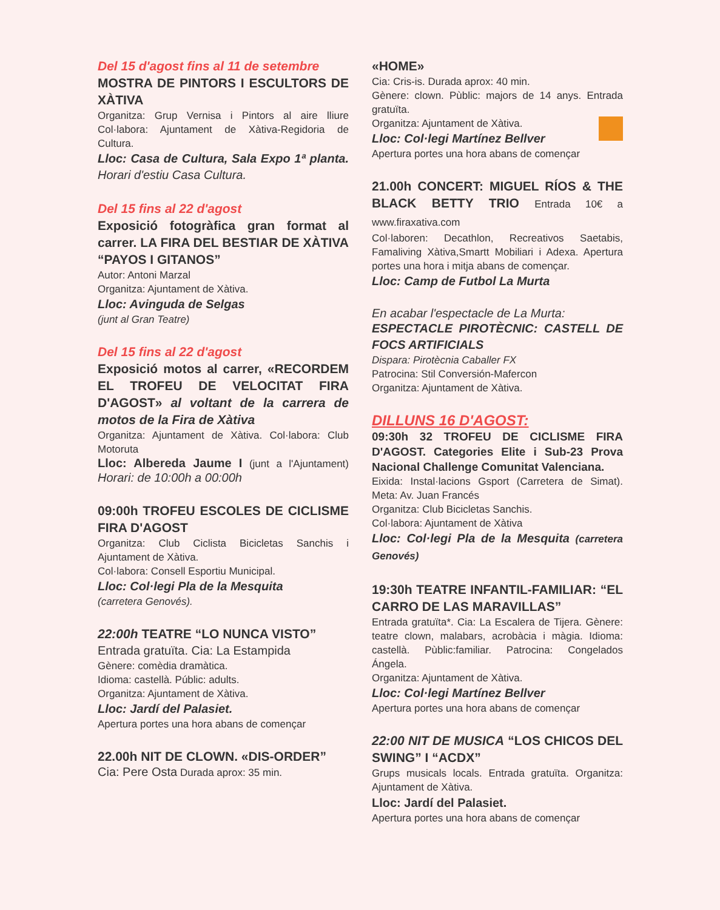Del 15 d'agost fins al 11 de setembre
MOSTRA DE PINTORS I ESCULTORS DE XÀTIVA
Organitza: Grup Vernisa i Pintors al aire lliure Col·labora: Ajuntament de Xàtiva-Regidoria de Cultura.
Lloc: Casa de Cultura, Sala Expo 1ª planta. Horari d'estiu Casa Cultura.
Del 15 fins al 22 d'agost
Exposició fotogràfica gran format al carrer. LA FIRA DEL BESTIAR DE XÀTIVA “PAYOS I GITANOS”
Autor: Antoni Marzal
Organitza: Ajuntament de Xàtiva.
Lloc: Avinguda de Selgas
(junt al Gran Teatre)
Del 15 fins al 22 d'agost
Exposició motos al carrer, «RECORDEM EL TROFEU DE VELOCITAT FIRA D'AGOST» al voltant de la carrera de motos de la Fira de Xàtiva
Organitza: Ajuntament de Xàtiva. Col·labora: Club Motoruta
Lloc: Albereda Jaume I (junt a l'Ajuntament) Horari: de 10:00h a 00:00h
09:00h TROFEU ESCOLES DE CICLISME FIRA D'AGOST
Organitza: Club Ciclista Bicicletas Sanchis i Ajuntament de Xàtiva.
Col·labora: Consell Esportiu Municipal.
Lloc: Col·legi Pla de la Mesquita
(carretera Genovés).
22:00h TEATRE “LO NUNCA VISTO”
Entrada gratuïta. Cia: La Estampida
Gènere: comèdia dramàtica.
Idioma: castellà. Públic: adults.
Organitza: Ajuntament de Xàtiva.
Lloc: Jardí del Palasiet.
Apertura portes una hora abans de començar
22.00h NIT DE CLOWN. «DIS-ORDER”
Cia: Pere Osta Durada aprox: 35 min.
«HOME»
Cia: Cris-is. Durada aprox: 40 min.
Gènere: clown. Pùblic: majors de 14 anys. Entrada gratuïta.
Organitza: Ajuntament de Xàtiva.
Lloc: Col·legi Martínez Bellver
Apertura portes una hora abans de començar
21.00h CONCERT: MIGUEL RÍOS & THE BLACK BETTY TRIO Entrada 10€ a www.firaxativa.com
Col·laboren: Decathlon, Recreativos Saetabis, Famaliving Xàtiva,Smartt Mobiliari i Adexa. Apertura portes una hora i mitja abans de començar.
Lloc: Camp de Futbol La Murta
En acabar l'espectacle de La Murta:
ESPECTACLE PIROTÈCNIC: CASTELL DE FOCS ARTIFICIALS
Dispara: Pirotècnia Caballer FX
Patrocina: Stil Conversión-Mafercon
Organitza: Ajuntament de Xàtiva.
DILLUNS 16 D'AGOST:
09:30h 32 TROFEU DE CICLISME FIRA D'AGOST. Categories Elite i Sub-23 Prova Nacional Challenge Comunitat Valenciana.
Eixida: Instal·lacions Gsport (Carretera de Simat). Meta: Av. Juan Francés
Organitza: Club Bicicletas Sanchis.
Col·labora: Ajuntament de Xàtiva
Lloc: Col·legi Pla de la Mesquita (carretera Genovés)
19:30h TEATRE INFANTIL-FAMILIAR: “EL CARRO DE LAS MARAVILLAS”
Entrada gratuïta*. Cia: La Escalera de Tijera. Gènere: teatre clown, malabars, acrobàcia i màgia. Idioma: castellà. Pùblic:familiar. Patrocina: Congelados Ángela.
Organitza: Ajuntament de Xàtiva.
Lloc: Col·legi Martínez Bellver
Apertura portes una hora abans de començar
22:00 NIT DE MUSICA “LOS CHICOS DEL SWING” I “ACDX”
Grups musicals locals. Entrada gratuïta. Organitza: Ajuntament de Xàtiva.
Lloc: Jardí del Palasiet.
Apertura portes una hora abans de començar